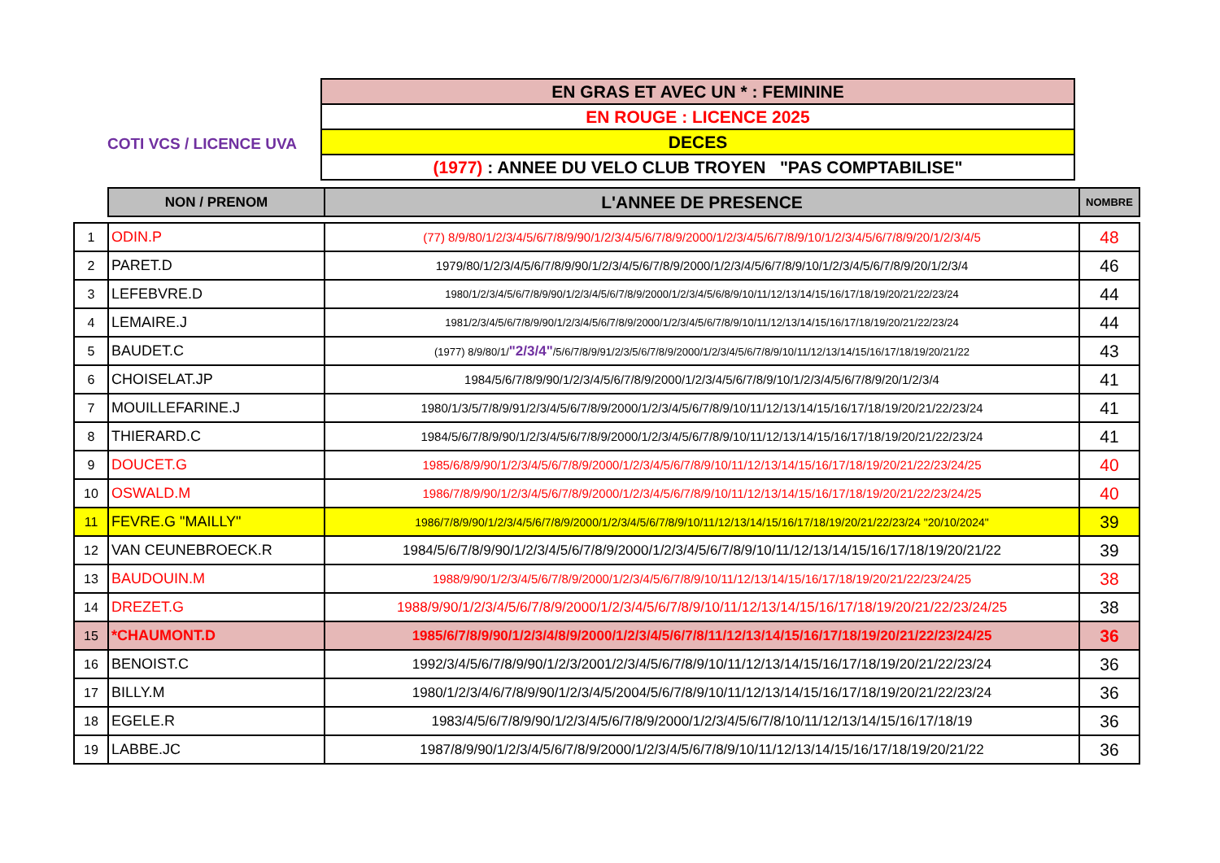COTI VCS / LICENCE UVA
| EN GRAS ET AVEC UN * : FEMININE |
| EN ROUGE : LICENCE 2025 |
| DECES |
| (1977) : ANNEE DU VELO CLUB TROYEN "PAS COMPTABILISE" |
| | NON / PRENOM | L'ANNEE DE PRESENCE | NOMBRE |
| --- | --- | --- | --- |
| 1 | ODIN.P | (77) 8/9/80/1/2/3/4/5/6/7/8/9/90/1/2/3/4/5/6/7/8/9/2000/1/2/3/4/5/6/7/8/9/10/1/2/3/4/5/6/7/8/9/20/1/2/3/4/5 | 48 |
| 2 | PARET.D | 1979/80/1/2/3/4/5/6/7/8/9/90/1/2/3/4/5/6/7/8/9/2000/1/2/3/4/5/6/7/8/9/10/1/2/3/4/5/6/7/8/9/20/1/2/3/4 | 46 |
| 3 | LEFEBVRE.D | 1980/1/2/3/4/5/6/7/8/9/90/1/2/3/4/5/6/7/8/9/2000/1/2/3/4/5/6/8/9/10/11/12/13/14/15/16/17/18/19/20/21/22/23/24 | 44 |
| 4 | LEMAIRE.J | 1981/2/3/4/5/6/7/8/9/90/1/2/3/4/5/6/7/8/9/2000/1/2/3/4/5/6/7/8/9/10/11/12/13/14/15/16/17/18/19/20/21/22/23/24 | 44 |
| 5 | BAUDET.C | (1977) 8/9/80/1/ "2/3/4" /5/6/7/8/9/91/2/3/5/6/7/8/9/2000/1/2/3/4/5/6/7/8/9/10/11/12/13/14/15/16/17/18/19/20/21/22 | 43 |
| 6 | CHOISELAT.JP | 1984/5/6/7/8/9/90/1/2/3/4/5/6/7/8/9/2000/1/2/3/4/5/6/7/8/9/10/1/2/3/4/5/6/7/8/9/20/1/2/3/4 | 41 |
| 7 | MOUILLEFARINE.J | 1980/1/3/5/7/8/9/91/2/3/4/5/6/7/8/9/2000/1/2/3/4/5/6/7/8/9/10/11/12/13/14/15/16/17/18/19/20/21/22/23/24 | 41 |
| 8 | THIERARD.C | 1984/5/6/7/8/9/90/1/2/3/4/5/6/7/8/9/2000/1/2/3/4/5/6/7/8/9/10/11/12/13/14/15/16/17/18/19/20/21/22/23/24 | 41 |
| 9 | DOUCET.G | 1985/6/8/9/90/1/2/3/4/5/6/7/8/9/2000/1/2/3/4/5/6/7/8/9/10/11/12/13/14/15/16/17/18/19/20/21/22/23/24/25 | 40 |
| 10 | OSWALD.M | 1986/7/8/9/90/1/2/3/4/5/6/7/8/9/2000/1/2/3/4/5/6/7/8/9/10/11/12/13/14/15/16/17/18/19/20/21/22/23/24/25 | 40 |
| 11 | FEVRE.G "MAILLY" | 1986/7/8/9/90/1/2/3/4/5/6/7/8/9/2000/1/2/3/4/5/6/7/8/9/10/11/12/13/14/15/16/17/18/19/20/21/22/23/24 "20/10/2024" | 39 |
| 12 | VAN CEUNEBROECK.R | 1984/5/6/7/8/9/90/1/2/3/4/5/6/7/8/9/2000/1/2/3/4/5/6/7/8/9/10/11/12/13/14/15/16/17/18/19/20/21/22 | 39 |
| 13 | BAUDOUIN.M | 1988/9/90/1/2/3/4/5/6/7/8/9/2000/1/2/3/4/5/6/7/8/9/10/11/12/13/14/15/16/17/18/19/20/21/22/23/24/25 | 38 |
| 14 | DREZET.G | 1988/9/90/1/2/3/4/5/6/7/8/9/2000/1/2/3/4/5/6/7/8/9/10/11/12/13/14/15/16/17/18/19/20/21/22/23/24/25 | 38 |
| 15 | *CHAUMONT.D | 1985/6/7/8/9/90/1/2/3/4/8/9/2000/1/2/3/4/5/6/7/8/11/12/13/14/15/16/17/18/19/20/21/22/23/24/25 | 36 |
| 16 | BENOIST.C | 1992/3/4/5/6/7/8/9/90/1/2/3/2001/2/3/4/5/6/7/8/9/10/11/12/13/14/15/16/17/18/19/20/21/22/23/24 | 36 |
| 17 | BILLY.M | 1980/1/2/3/4/6/7/8/9/90/1/2/3/4/5/2004/5/6/7/8/9/10/11/12/13/14/15/16/17/18/19/20/21/22/23/24 | 36 |
| 18 | EGELE.R | 1983/4/5/6/7/8/9/90/1/2/3/4/5/6/7/8/9/2000/1/2/3/4/5/6/7/8/10/11/12/13/14/15/16/17/18/19 | 36 |
| 19 | LABBE.JC | 1987/8/9/90/1/2/3/4/5/6/7/8/9/2000/1/2/3/4/5/6/7/8/9/10/11/12/13/14/15/16/17/18/19/20/21/22 | 36 |